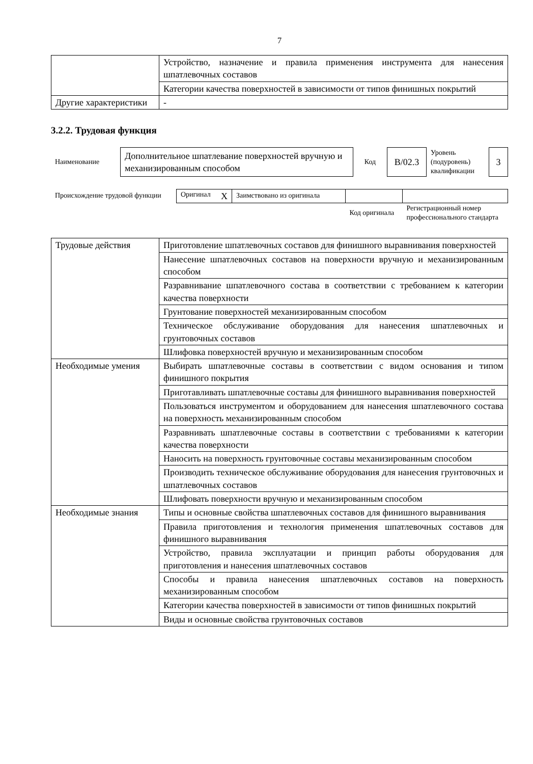7
| | Устройство, назначение и правила применения инструмента для нанесения шпатлевочных составов |
| | Категории качества поверхностей в зависимости от типов финишных покрытий |
| Другие характеристики | - |
3.2.2. Трудовая функция
| Наименование | Дополнительное шпатлевание поверхностей вручную и механизированным способом | Код | B/02.3 | Уровень (подуровень) квалификации | 3 |
| Происхождение трудовой функции | Оригинал X | Заимствовано из оригинала | | |
| | | | Код оригинала | Регистрационный номер профессионального стандарта |
| Трудовые действия | Приготовление шпатлевочных составов для финишного выравнивания поверхностей |
| | Нанесение шпатлевочных составов на поверхности вручную и механизированным способом |
| | Разравнивание шпатлевочного состава в соответствии с требованием к категории качества поверхности |
| | Грунтование поверхностей механизированным способом |
| | Техническое обслуживание оборудования для нанесения шпатлевочных и грунтовочных составов |
| | Шлифовка поверхностей вручную и механизированным способом |
| Необходимые умения | Выбирать шпатлевочные составы в соответствии с видом основания и типом финишного покрытия |
| | Приготавливать шпатлевочные составы для финишного выравнивания поверхностей |
| | Пользоваться инструментом и оборудованием для нанесения шпатлевочного состава на поверхность механизированным способом |
| | Разравнивать шпатлевочные составы в соответствии с требованиями к категории качества поверхности |
| | Наносить на поверхность грунтовочные составы механизированным способом |
| | Производить техническое обслуживание оборудования для нанесения грунтовочных и шпатлевочных составов |
| | Шлифовать поверхности вручную и механизированным способом |
| Необходимые знания | Типы и основные свойства шпатлевочных составов для финишного выравнивания |
| | Правила приготовления и технология применения шпатлевочных составов для финишного выравнивания |
| | Устройство, правила эксплуатации и принцип работы оборудования для приготовления и нанесения шпатлевочных составов |
| | Способы и правила нанесения шпатлевочных составов на поверхность механизированным способом |
| | Категории качества поверхностей в зависимости от типов финишных покрытий |
| | Виды и основные свойства грунтовочных составов |